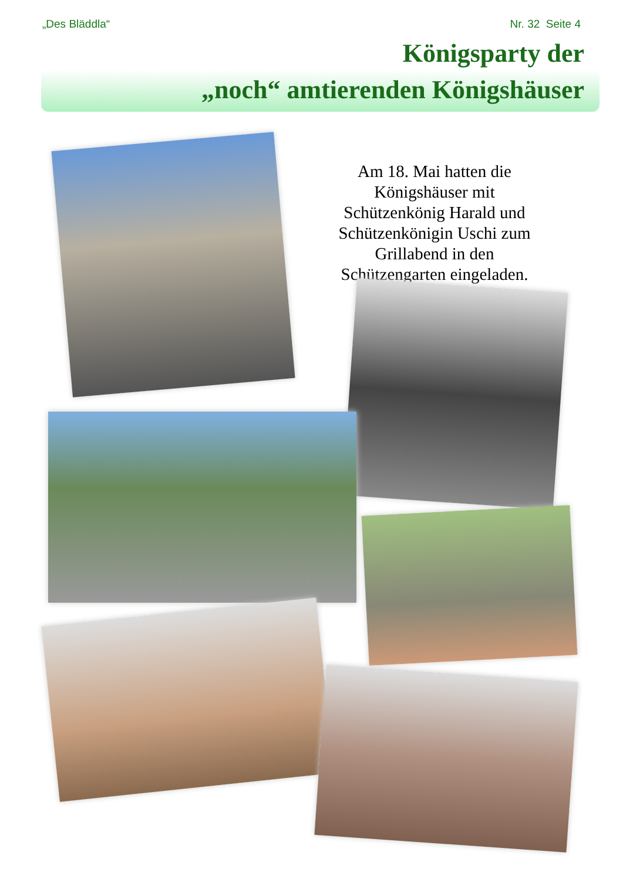„Des Bläddla“Nr. 32 Seite 4
Königsparty der
„noch“ amtierenden Königshäuser
Am 18. Mai hatten die Königshäuser mit Schützenkönig Harald und Schützenkönigin Uschi zum Grillabend in den Schützengarten eingeladen.